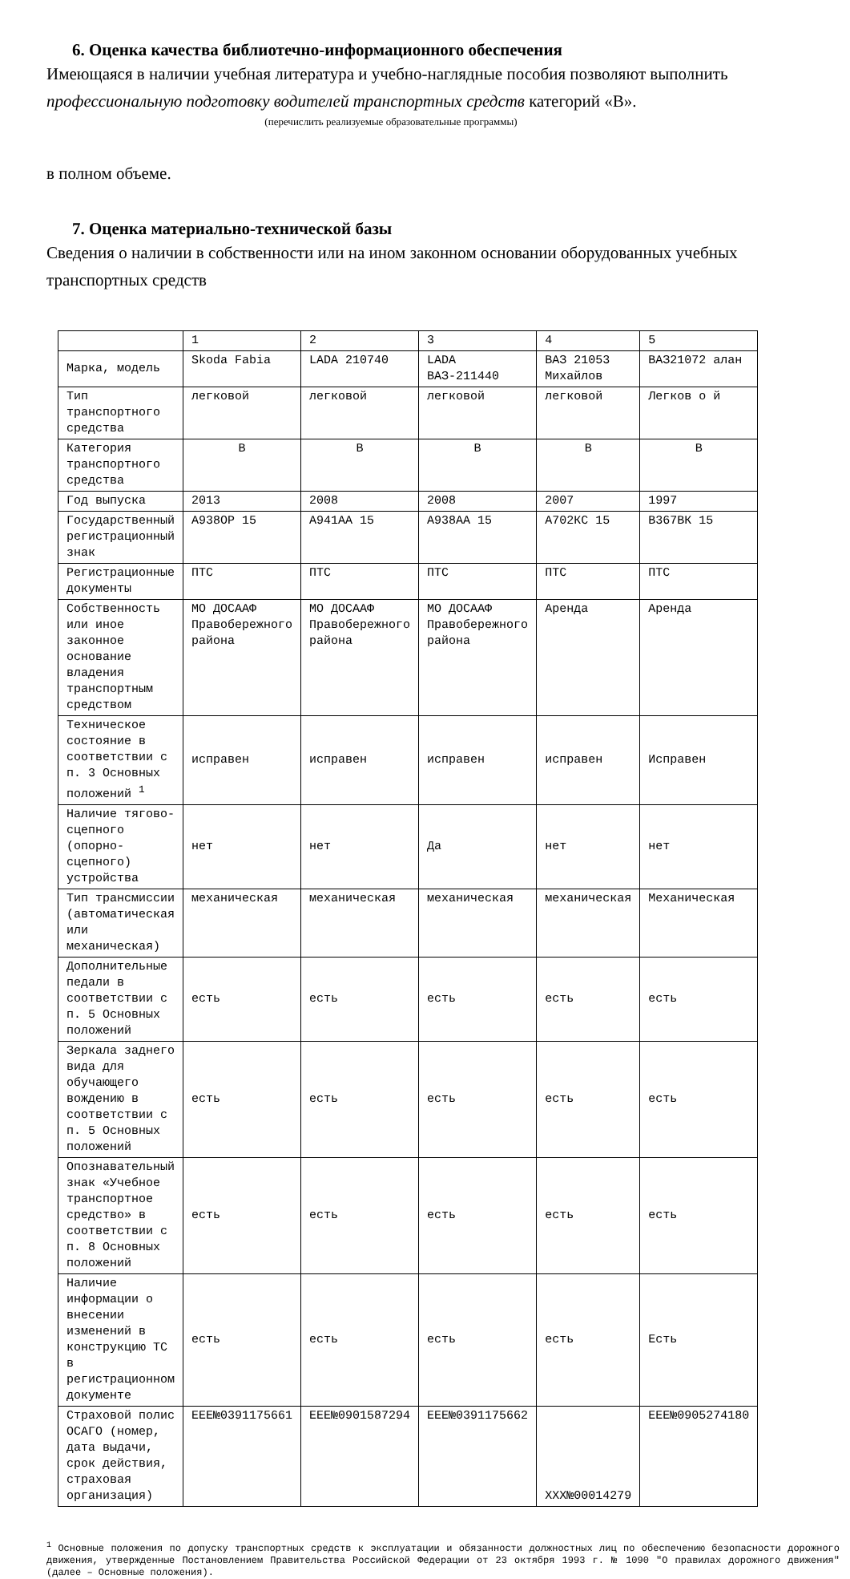6. Оценка качества библиотечно-информационного обеспечения
Имеющаяся в наличии учебная литература и учебно-наглядные пособия позволяют выполнить
профессиональную подготовку водителей транспортных средств категорий «В».
(перечислить реализуемые образовательные программы)
в полном объеме.
7. Оценка материально-технической базы
Сведения о наличии в собственности или на ином законном основании оборудованных учебных транспортных средств
| | 1 | 2 | 3 | 4 | 5 |
| Марка, модель | Skoda Fabia | LADA 210740 | LADA ВАЗ-211440 | ВАЗ 21053 Михайлов | ВАЗ21072 алан |
| Тип транспортного средства | легковой | легковой | легковой | легковой | Легков о й |
| Категория транспортного средства | В | В | В | В | В |
| Год выпуска | 2013 | 2008 | 2008 | 2007 | 1997 |
| Государственный регистрационный знак | А938ОР 15 | А941АА 15 | А938АА 15 | А702КС 15 | В367ВК 15 |
| Регистрационные документы | ПТС | ПТС | ПТС | ПТС | ПТС |
| Собственность или иное законное основание владения транспортным средством | МО ДОСААФ Правобережного района | МО ДОСААФ Правобережного района | МО ДОСААФ Правобережного района | Аренда | Аренда |
| Техническое состояние в соответствии с п. 3 Основных положений <sup>1</sup> | исправен | исправен | исправен | исправен | Исправен |
| Наличие тягово-сцепного (опорно-сцепного) устройства | нет | нет | Да | нет | нет |
| Тип трансмиссии (автоматическая или механическая) | механическая | механическая | механическая | механическая | Механическая |
| Дополнительные педали в соответствии с п. 5 Основных положений | есть | есть | есть | есть | есть |
| Зеркала заднего вида для обучающего вождению в соответствии с п. 5 Основных положений | есть | есть | есть | есть | есть |
| Опознавательный знак «Учебное транспортное средство» в соответствии с п. 8 Основных положений | есть | есть | есть | есть | есть |
| Наличие информации о внесении изменений в конструкцию ТС в регистрационном документе | есть | есть | есть | есть | Есть |
| Страховой полис ОСАГО (номер, дата выдачи, срок действия, страховая организация) | ЕЕЕ№0391175661 | ЕЕЕ№0901587294 | ЕЕЕ№0391175662 | ХХХ№00014279 | ЕЕЕ№0905274180 |
<sup>1</sup> Основные положения по допуску транспортных средств к эксплуатации и обязанности должностных лиц по обеспечению безопасности дорожного движения, утвержденные Постановлением Правительства Российской Федерации от 23 октября 1993 г. № 1090 "О правилах дорожного движения" (далее – Основные положения).